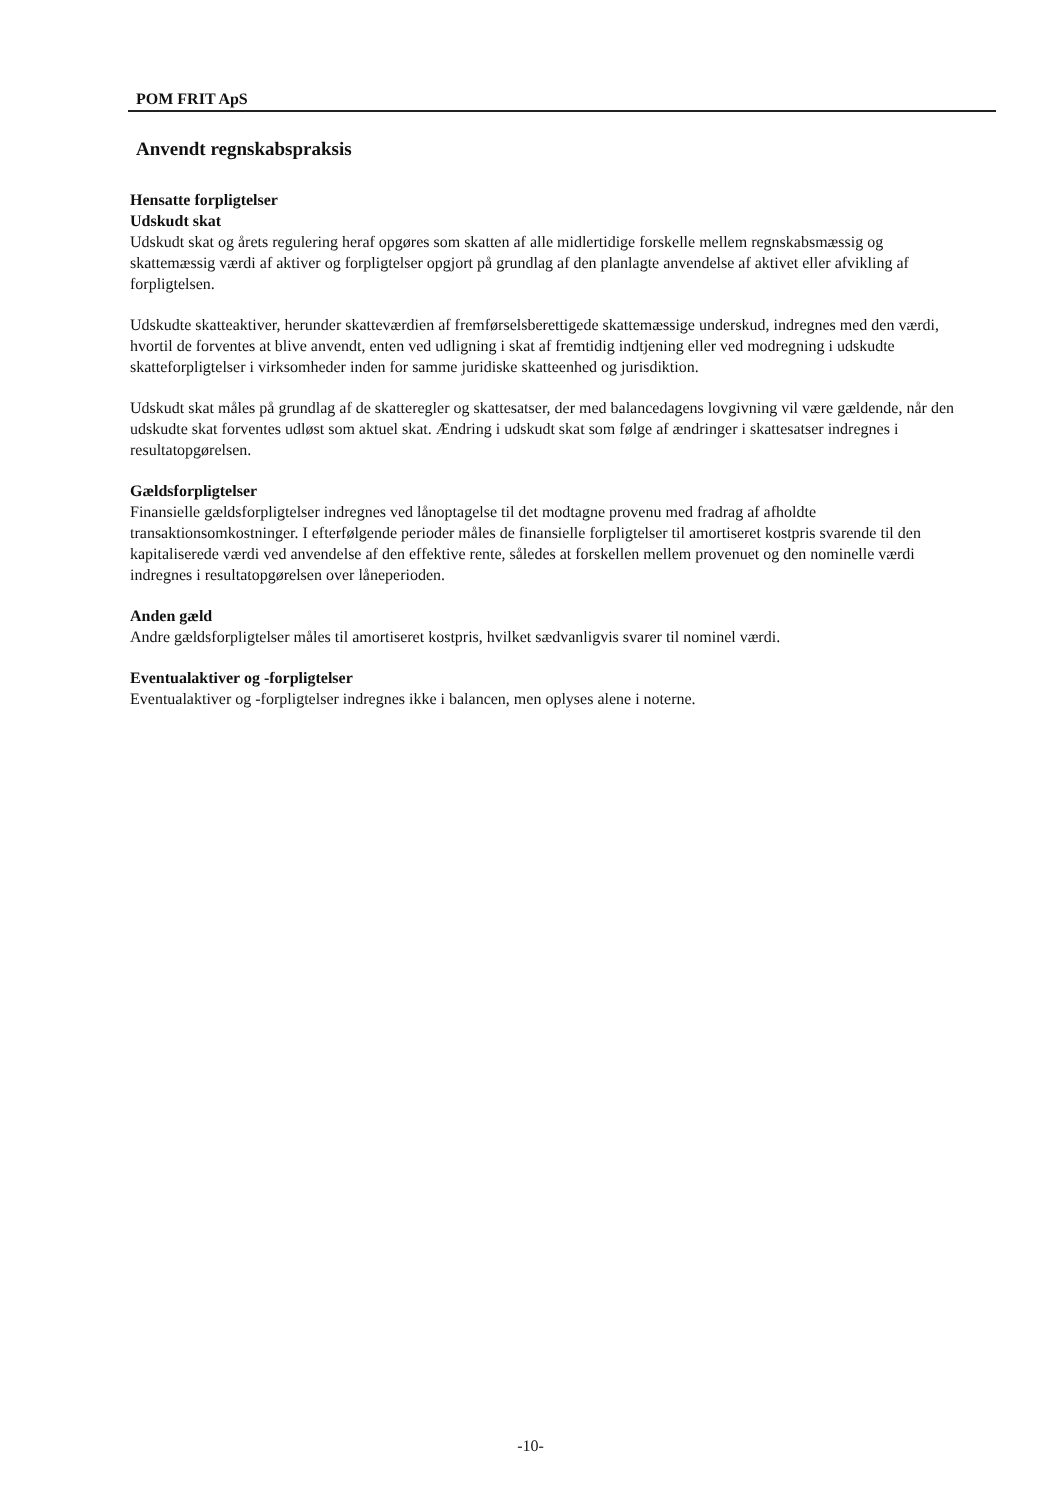POM FRIT ApS
Anvendt regnskabspraksis
Hensatte forpligtelser
Udskudt skat
Udskudt skat og årets regulering heraf opgøres som skatten af alle midlertidige forskelle mellem regnskabsmæssig og skattemæssig værdi af aktiver og forpligtelser opgjort på grundlag af den planlagte anvendelse af aktivet eller afvikling af forpligtelsen.
Udskudte skatteaktiver, herunder skatteværdien af fremførselsberettigede skattemæssige underskud, indregnes med den værdi, hvortil de forventes at blive anvendt, enten ved udligning i skat af fremtidig indtjening eller ved modregning i udskudte skatteforpligtelser i virksomheder inden for samme juridiske skatteenhed og jurisdiktion.
Udskudt skat måles på grundlag af de skatteregler og skattesatser, der med balancedagens lovgivning vil være gældende, når den udskudte skat forventes udløst som aktuel skat. Ændring i udskudt skat som følge af ændringer i skattesatser indregnes i resultatopgørelsen.
Gældsforpligtelser
Finansielle gældsforpligtelser indregnes ved lånoptagelse til det modtagne provenu med fradrag af afholdte transaktionsomkostninger. I efterfølgende perioder måles de finansielle forpligtelser til amortiseret kostpris svarende til den kapitaliserede værdi ved anvendelse af den effektive rente, således at forskellen mellem provenuet og den nominelle værdi indregnes i resultatopgørelsen over låneperioden.
Anden gæld
Andre gældsforpligtelser måles til amortiseret kostpris, hvilket sædvanligvis svarer til nominel værdi.
Eventualaktiver og -forpligtelser
Eventualaktiver og -forpligtelser indregnes ikke i balancen, men oplyses alene i noterne.
-10-